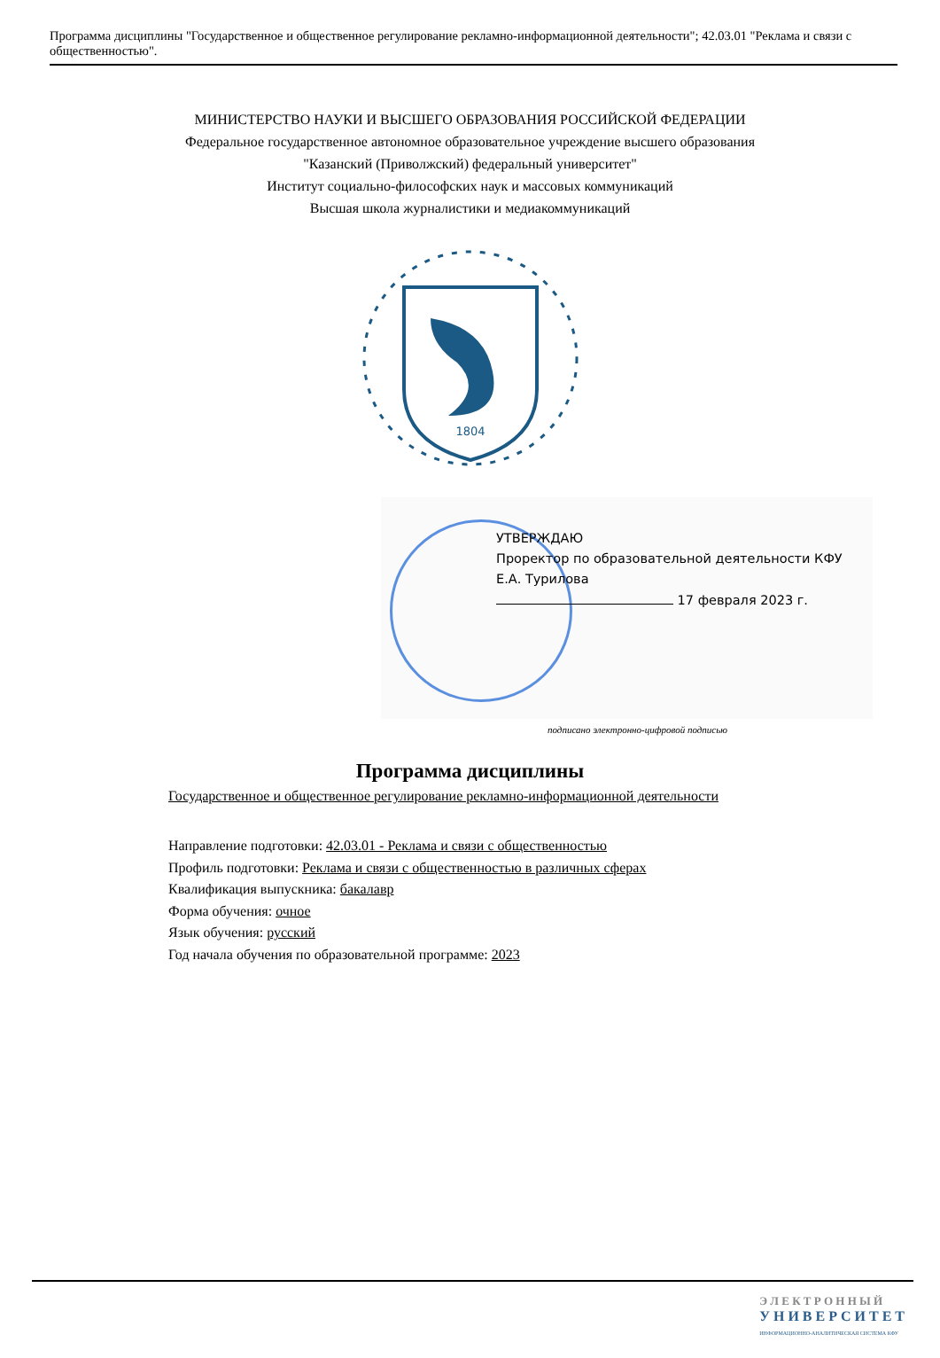Программа дисциплины "Государственное и общественное регулирование рекламно-информационной деятельности"; 42.03.01 "Реклама и связи с общественностью".
МИНИСТЕРСТВО НАУКИ И ВЫСШЕГО ОБРАЗОВАНИЯ РОССИЙСКОЙ ФЕДЕРАЦИИ
Федеральное государственное автономное образовательное учреждение высшего образования
"Казанский (Приволжский) федеральный университет"
Институт социально-философских наук и массовых коммуникаций
Высшая школа журналистики и медиакоммуникаций
1804
УТВЕРЖДАЮ
Проректор по образовательной деятельности КФУ
Е.А. Турилова
17 февраля 2023 г.
подписано электронно-цифровой подписью
Программа дисциплины
Государственное и общественное регулирование рекламно-информационной деятельности
Направление подготовки: 42.03.01 - Реклама и связи с общественностью
Профиль подготовки: Реклама и связи с общественностью в различных сферах
Квалификация выпускника: бакалавр
Форма обучения: очное
Язык обучения: русский
Год начала обучения по образовательной программе: 2023
Э Л Е К Т Р О Н Н Ы Й
У Н И В Е Р С И Т Е Т
ИНФОРМАЦИОННО-АНАЛИТИЧЕСКАЯ СИСТЕМА КФУ